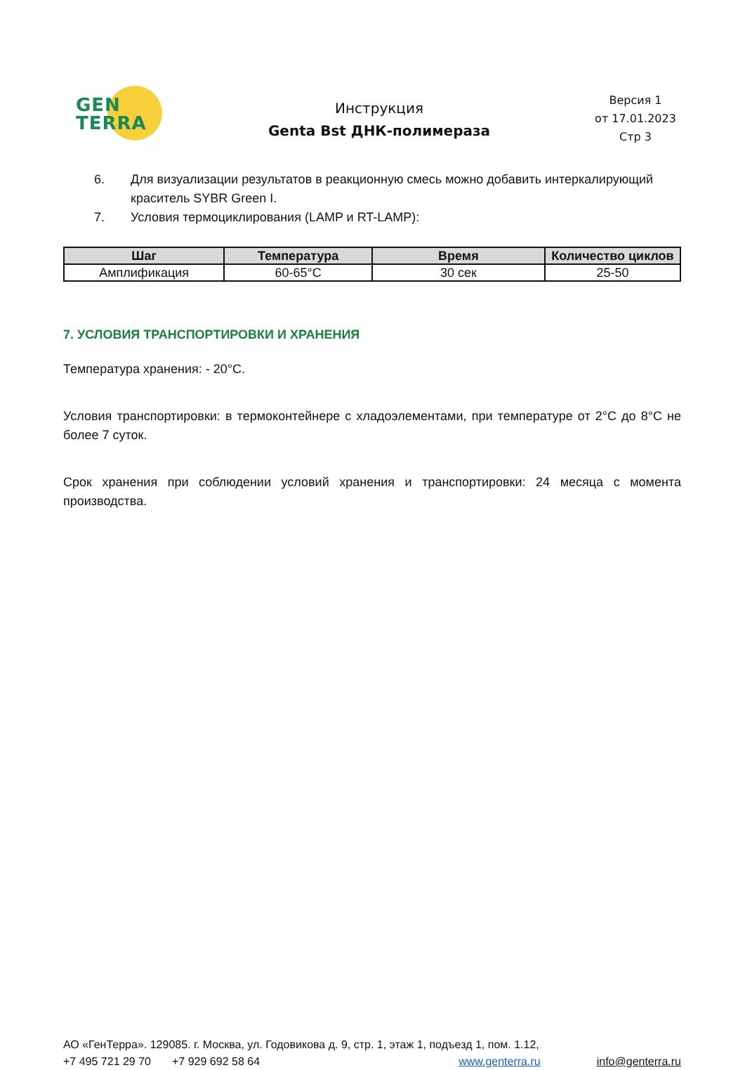GEN
TERRA
Инструкция
Genta Bst ДНК-полимераза
Версия 1
от 17.01.2023
Стр 3
6. Для визуализации результатов в реакционную смесь можно добавить интеркалирующий краситель SYBR Green I.
7. Условия термоциклирования (LAMP и RT-LAMP):
| Шаг | Температура | Время | Количество циклов |
| --- | --- | --- | --- |
| Амплификация | 60-65°C | 30 сек | 25-50 |
7. УСЛОВИЯ ТРАНСПОРТИРОВКИ И ХРАНЕНИЯ
Температура хранения: - 20°C.
Условия транспортировки: в термоконтейнере с хладоэлементами, при температуре от 2°C до 8°C не более 7 суток.
Срок хранения при соблюдении условий хранения и транспортировки: 24 месяца с момента производства.
АО «ГенТерра». 129085. г. Москва, ул. Годовикова д. 9, стр. 1, этаж 1, подъезд 1, пом. 1.12,
+7 495 721 29 70 +7 929 692 58 64 www.genterra.ru info@genterra.ru